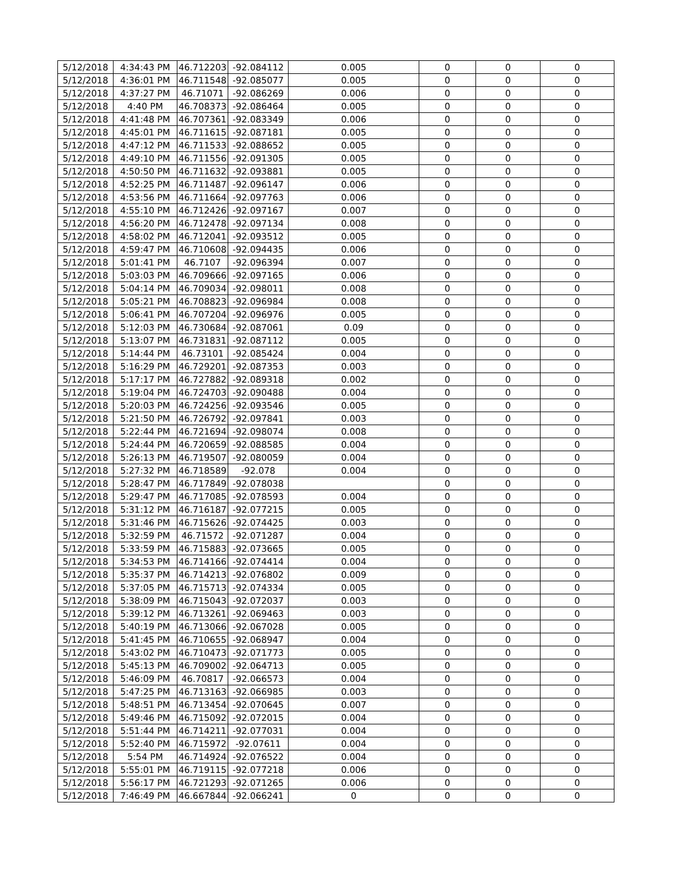| 5/12/2018 | 4:34:43 PM | 46.712203 | -92.084112 | 0.005 | 0 | 0 | 0 |
| 5/12/2018 | 4:36:01 PM | 46.711548 | -92.085077 | 0.005 | 0 | 0 | 0 |
| 5/12/2018 | 4:37:27 PM | 46.71071 | -92.086269 | 0.006 | 0 | 0 | 0 |
| 5/12/2018 | 4:40 PM | 46.708373 | -92.086464 | 0.005 | 0 | 0 | 0 |
| 5/12/2018 | 4:41:48 PM | 46.707361 | -92.083349 | 0.006 | 0 | 0 | 0 |
| 5/12/2018 | 4:45:01 PM | 46.711615 | -92.087181 | 0.005 | 0 | 0 | 0 |
| 5/12/2018 | 4:47:12 PM | 46.711533 | -92.088652 | 0.005 | 0 | 0 | 0 |
| 5/12/2018 | 4:49:10 PM | 46.711556 | -92.091305 | 0.005 | 0 | 0 | 0 |
| 5/12/2018 | 4:50:50 PM | 46.711632 | -92.093881 | 0.005 | 0 | 0 | 0 |
| 5/12/2018 | 4:52:25 PM | 46.711487 | -92.096147 | 0.006 | 0 | 0 | 0 |
| 5/12/2018 | 4:53:56 PM | 46.711664 | -92.097763 | 0.006 | 0 | 0 | 0 |
| 5/12/2018 | 4:55:10 PM | 46.712426 | -92.097167 | 0.007 | 0 | 0 | 0 |
| 5/12/2018 | 4:56:20 PM | 46.712478 | -92.097134 | 0.008 | 0 | 0 | 0 |
| 5/12/2018 | 4:58:02 PM | 46.712041 | -92.093512 | 0.005 | 0 | 0 | 0 |
| 5/12/2018 | 4:59:47 PM | 46.710608 | -92.094435 | 0.006 | 0 | 0 | 0 |
| 5/12/2018 | 5:01:41 PM | 46.7107 | -92.096394 | 0.007 | 0 | 0 | 0 |
| 5/12/2018 | 5:03:03 PM | 46.709666 | -92.097165 | 0.006 | 0 | 0 | 0 |
| 5/12/2018 | 5:04:14 PM | 46.709034 | -92.098011 | 0.008 | 0 | 0 | 0 |
| 5/12/2018 | 5:05:21 PM | 46.708823 | -92.096984 | 0.008 | 0 | 0 | 0 |
| 5/12/2018 | 5:06:41 PM | 46.707204 | -92.096976 | 0.005 | 0 | 0 | 0 |
| 5/12/2018 | 5:12:03 PM | 46.730684 | -92.087061 | 0.09 | 0 | 0 | 0 |
| 5/12/2018 | 5:13:07 PM | 46.731831 | -92.087112 | 0.005 | 0 | 0 | 0 |
| 5/12/2018 | 5:14:44 PM | 46.73101 | -92.085424 | 0.004 | 0 | 0 | 0 |
| 5/12/2018 | 5:16:29 PM | 46.729201 | -92.087353 | 0.003 | 0 | 0 | 0 |
| 5/12/2018 | 5:17:17 PM | 46.727882 | -92.089318 | 0.002 | 0 | 0 | 0 |
| 5/12/2018 | 5:19:04 PM | 46.724703 | -92.090488 | 0.004 | 0 | 0 | 0 |
| 5/12/2018 | 5:20:03 PM | 46.724256 | -92.093546 | 0.005 | 0 | 0 | 0 |
| 5/12/2018 | 5:21:50 PM | 46.726792 | -92.097841 | 0.003 | 0 | 0 | 0 |
| 5/12/2018 | 5:22:44 PM | 46.721694 | -92.098074 | 0.008 | 0 | 0 | 0 |
| 5/12/2018 | 5:24:44 PM | 46.720659 | -92.088585 | 0.004 | 0 | 0 | 0 |
| 5/12/2018 | 5:26:13 PM | 46.719507 | -92.080059 | 0.004 | 0 | 0 | 0 |
| 5/12/2018 | 5:27:32 PM | 46.718589 | -92.078 | 0.004 | 0 | 0 | 0 |
| 5/12/2018 | 5:28:47 PM | 46.717849 | -92.078038 | | 0 | 0 | 0 |
| 5/12/2018 | 5:29:47 PM | 46.717085 | -92.078593 | 0.004 | 0 | 0 | 0 |
| 5/12/2018 | 5:31:12 PM | 46.716187 | -92.077215 | 0.005 | 0 | 0 | 0 |
| 5/12/2018 | 5:31:46 PM | 46.715626 | -92.074425 | 0.003 | 0 | 0 | 0 |
| 5/12/2018 | 5:32:59 PM | 46.71572 | -92.071287 | 0.004 | 0 | 0 | 0 |
| 5/12/2018 | 5:33:59 PM | 46.715883 | -92.073665 | 0.005 | 0 | 0 | 0 |
| 5/12/2018 | 5:34:53 PM | 46.714166 | -92.074414 | 0.004 | 0 | 0 | 0 |
| 5/12/2018 | 5:35:37 PM | 46.714213 | -92.076802 | 0.009 | 0 | 0 | 0 |
| 5/12/2018 | 5:37:05 PM | 46.715713 | -92.074334 | 0.005 | 0 | 0 | 0 |
| 5/12/2018 | 5:38:09 PM | 46.715043 | -92.072037 | 0.003 | 0 | 0 | 0 |
| 5/12/2018 | 5:39:12 PM | 46.713261 | -92.069463 | 0.003 | 0 | 0 | 0 |
| 5/12/2018 | 5:40:19 PM | 46.713066 | -92.067028 | 0.005 | 0 | 0 | 0 |
| 5/12/2018 | 5:41:45 PM | 46.710655 | -92.068947 | 0.004 | 0 | 0 | 0 |
| 5/12/2018 | 5:43:02 PM | 46.710473 | -92.071773 | 0.005 | 0 | 0 | 0 |
| 5/12/2018 | 5:45:13 PM | 46.709002 | -92.064713 | 0.005 | 0 | 0 | 0 |
| 5/12/2018 | 5:46:09 PM | 46.70817 | -92.066573 | 0.004 | 0 | 0 | 0 |
| 5/12/2018 | 5:47:25 PM | 46.713163 | -92.066985 | 0.003 | 0 | 0 | 0 |
| 5/12/2018 | 5:48:51 PM | 46.713454 | -92.070645 | 0.007 | 0 | 0 | 0 |
| 5/12/2018 | 5:49:46 PM | 46.715092 | -92.072015 | 0.004 | 0 | 0 | 0 |
| 5/12/2018 | 5:51:44 PM | 46.714211 | -92.077031 | 0.004 | 0 | 0 | 0 |
| 5/12/2018 | 5:52:40 PM | 46.715972 | -92.07611 | 0.004 | 0 | 0 | 0 |
| 5/12/2018 | 5:54 PM | 46.714924 | -92.076522 | 0.004 | 0 | 0 | 0 |
| 5/12/2018 | 5:55:01 PM | 46.719115 | -92.077218 | 0.006 | 0 | 0 | 0 |
| 5/12/2018 | 5:56:17 PM | 46.721293 | -92.071265 | 0.006 | 0 | 0 | 0 |
| 5/12/2018 | 7:46:49 PM | 46.667844 | -92.066241 | 0 | 0 | 0 | 0 |